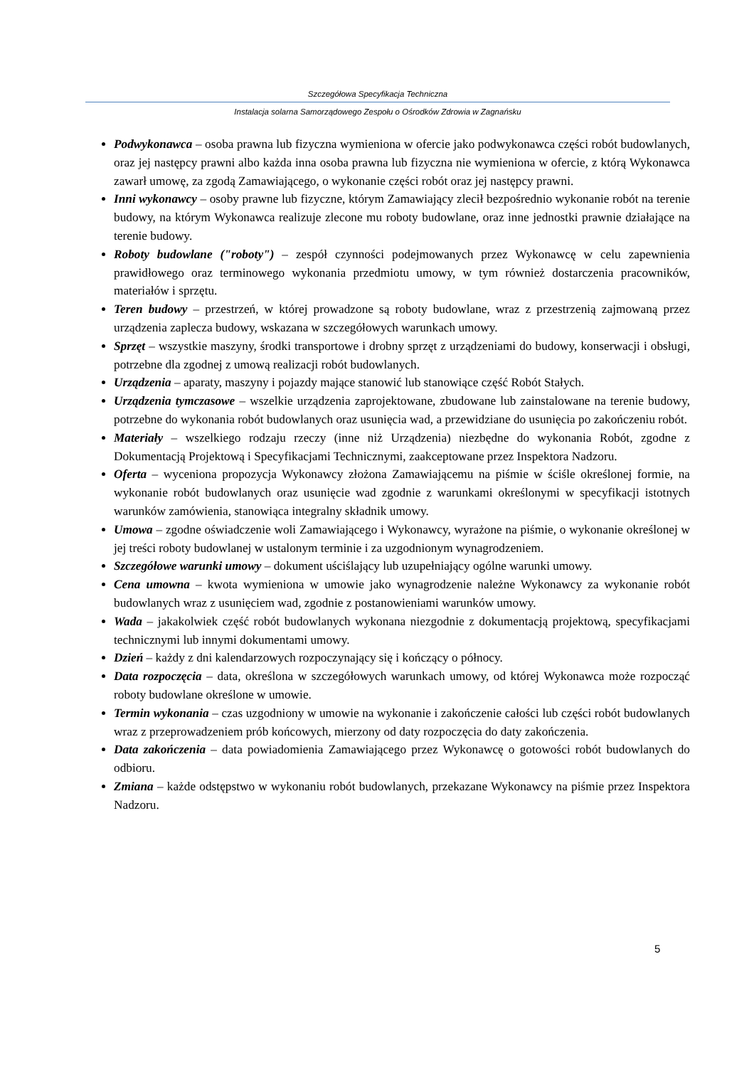Szczegółowa Specyfikacja Techniczna
Instalacja solarna Samorządowego Zespołu o Ośrodków Zdrowia w Zagnańsku
Podwykonawca – osoba prawna lub fizyczna wymieniona w ofercie jako podwykonawca części robót budowlanych, oraz jej następcy prawni albo każda inna osoba prawna lub fizyczna nie wymieniona w ofercie, z którą Wykonawca zawarł umowę, za zgodą Zamawiającego, o wykonanie części robót oraz jej następcy prawni.
Inni wykonawcy – osoby prawne lub fizyczne, którym Zamawiający zlecił bezpośrednio wykonanie robót na terenie budowy, na którym Wykonawca realizuje zlecone mu roboty budowlane, oraz inne jednostki prawnie działające na terenie budowy.
Roboty budowlane ("roboty") – zespół czynności podejmowanych przez Wykonawcę w celu zapewnienia prawidłowego oraz terminowego wykonania przedmiotu umowy, w tym również dostarczenia pracowników, materiałów i sprzętu.
Teren budowy – przestrzeń, w której prowadzone są roboty budowlane, wraz z przestrzenią zajmowaną przez urządzenia zaplecza budowy, wskazana w szczegółowych warunkach umowy.
Sprzęt – wszystkie maszyny, środki transportowe i drobny sprzęt z urządzeniami do budowy, konserwacji i obsługi, potrzebne dla zgodnej z umową realizacji robót budowlanych.
Urządzenia – aparaty, maszyny i pojazdy mające stanowić lub stanowiące część Robót Stałych.
Urządzenia tymczasowe – wszelkie urządzenia zaprojektowane, zbudowane lub zainstalowane na terenie budowy, potrzebne do wykonania robót budowlanych oraz usunięcia wad, a przewidziane do usunięcia po zakończeniu robót.
Materiały – wszelkiego rodzaju rzeczy (inne niż Urządzenia) niezbędne do wykonania Robót, zgodne z Dokumentacją Projektową i Specyfikacjami Technicznymi, zaakceptowane przez Inspektora Nadzoru.
Oferta – wyceniona propozycja Wykonawcy złożona Zamawiającemu na piśmie w ściśle określonej formie, na wykonanie robót budowlanych oraz usunięcie wad zgodnie z warunkami określonymi w specyfikacji istotnych warunków zamówienia, stanowiąca integralny składnik umowy.
Umowa – zgodne oświadczenie woli Zamawiającego i Wykonawcy, wyrażone na piśmie, o wykonanie określonej w jej treści roboty budowlanej w ustalonym terminie i za uzgodnionym wynagrodzeniem.
Szczegółowe warunki umowy – dokument uściślający lub uzupełniający ogólne warunki umowy.
Cena umowna – kwota wymieniona w umowie jako wynagrodzenie należne Wykonawcy za wykonanie robót budowlanych wraz z usunięciem wad, zgodnie z postanowieniami warunków umowy.
Wada – jakakolwiek część robót budowlanych wykonana niezgodnie z dokumentacją projektową, specyfikacjami technicznymi lub innymi dokumentami umowy.
Dzień – każdy z dni kalendarzowych rozpoczynający się i kończący o północy.
Data rozpoczęcia – data, określona w szczegółowych warunkach umowy, od której Wykonawca może rozpocząć roboty budowlane określone w umowie.
Termin wykonania – czas uzgodniony w umowie na wykonanie i zakończenie całości lub części robót budowlanych wraz z przeprowadzeniem prób końcowych, mierzony od daty rozpoczęcia do daty zakończenia.
Data zakończenia – data powiadomienia Zamawiającego przez Wykonawcę o gotowości robót budowlanych do odbioru.
Zmiana – każde odstępstwo w wykonaniu robót budowlanych, przekazane Wykonawcy na piśmie przez Inspektora Nadzoru.
5